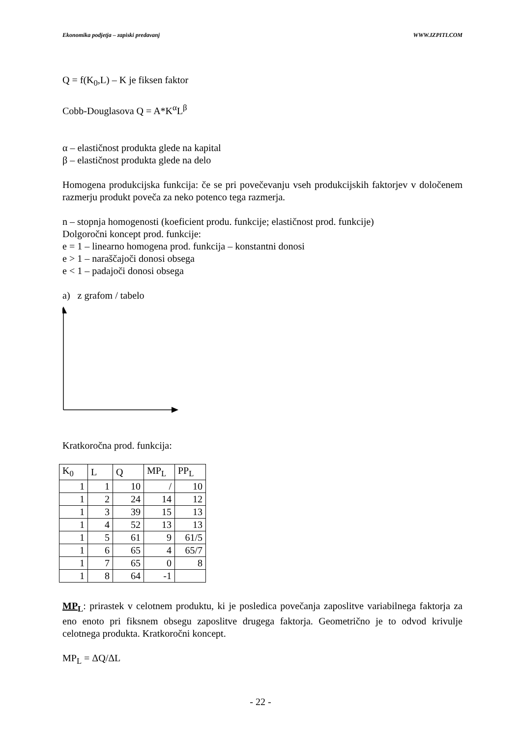Ekonomika podjetja – zapiski predavanj WWW.IZPITI.COM
Q = f(K<sub>0</sub>,L) – K je fiksen faktor
Cobb-Douglasova Q = A*K<sup>α</sup>L<sup>β</sup>
α – elastičnost produkta glede na kapital
β – elastičnost produkta glede na delo
Homogena produkcijska funkcija: če se pri povečevanju vseh produkcijskih faktorjev v določenem razmerju produkt poveča za neko potenco tega razmerja.
n – stopnja homogenosti (koeficient produ. funkcije; elastičnost prod. funkcije)
Dolgoročni koncept prod. funkcije:
e = 1 – linearno homogena prod. funkcija – konstantni donosi
e > 1 – naraščajoči donosi obsega
e < 1 – padajoči donosi obsega
a) z grafom / tabelo
Kratkoročna prod. funkcija:
| K<sub>0</sub> | L | Q | MP<sub>L</sub> | PP<sub>L</sub> |
| 1 | 1 | 10 | / | 10 |
| 1 | 2 | 24 | 14 | 12 |
| 1 | 3 | 39 | 15 | 13 |
| 1 | 4 | 52 | 13 | 13 |
| 1 | 5 | 61 | 9 | 61/5 |
| 1 | 6 | 65 | 4 | 65/7 |
| 1 | 7 | 65 | 0 | 8 |
| 1 | 8 | 64 | -1 | |
MP<sub>L</sub>: prirastek v celotnem produktu, ki je posledica povečanja zaposlitve variabilnega faktorja za eno enoto pri fiksnem obsegu zaposlitve drugega faktorja. Geometrično je to odvod krivulje celotnega produkta. Kratkoročni koncept.
MP<sub>L</sub> = ΔQ/ΔL
- 22 -